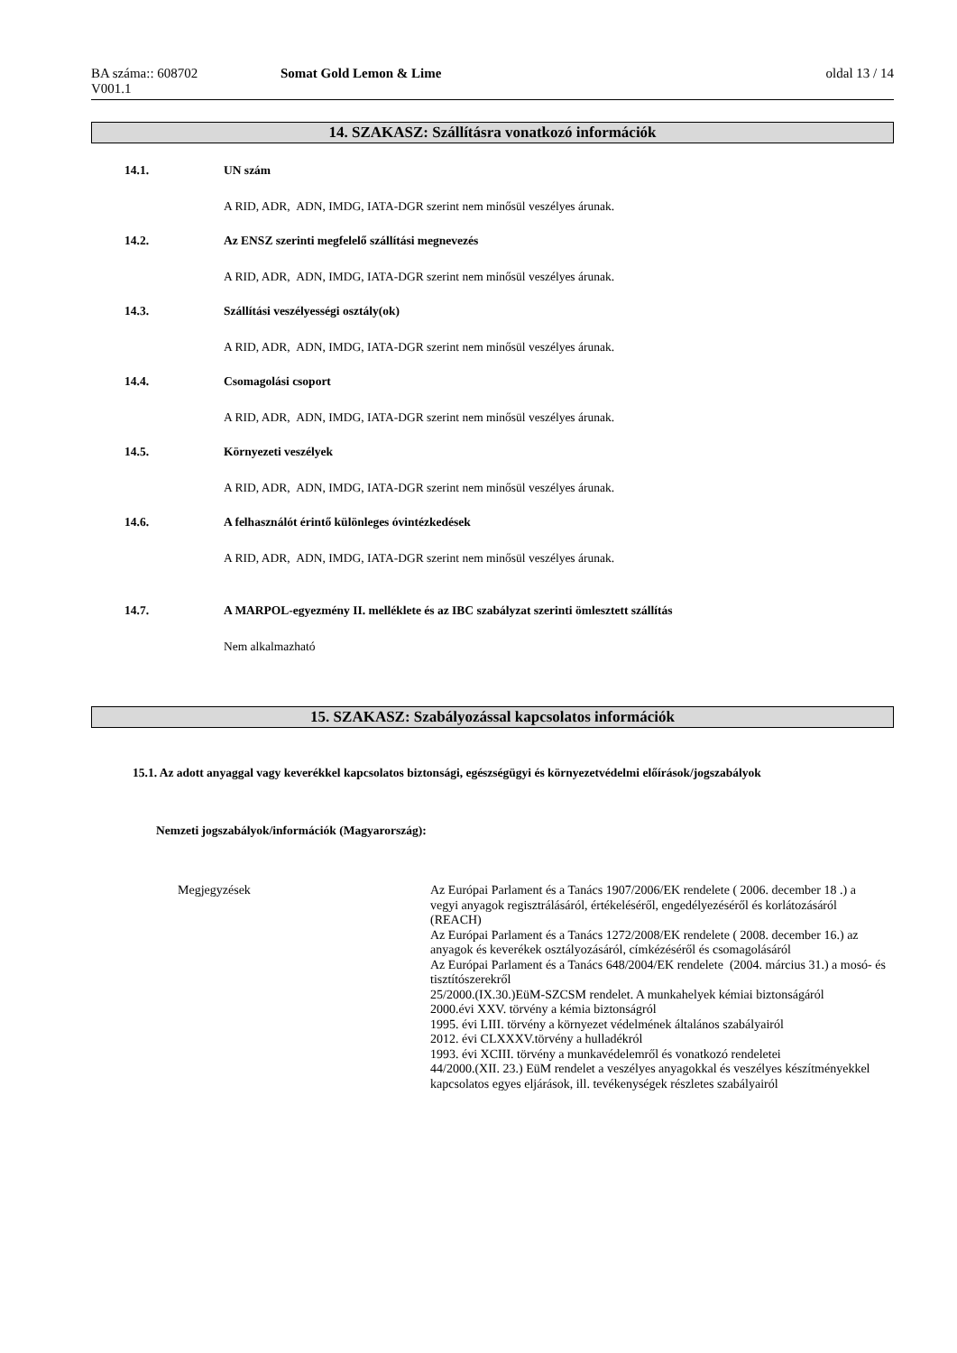BA száma:: 608702 Somat Gold Lemon & Lime oldal 13 / 14
V001.1
14. SZAKASZ: Szállításra vonatkozó információk
14.1. UN szám
A RID, ADR, ADN, IMDG, IATA-DGR szerint nem minősül veszélyes árunak.
14.2. Az ENSZ szerinti megfelelő szállítási megnevezés
A RID, ADR, ADN, IMDG, IATA-DGR szerint nem minősül veszélyes árunak.
14.3. Szállítási veszélyességi osztály(ok)
A RID, ADR, ADN, IMDG, IATA-DGR szerint nem minősül veszélyes árunak.
14.4. Csomagolási csoport
A RID, ADR, ADN, IMDG, IATA-DGR szerint nem minősül veszélyes árunak.
14.5. Környezeti veszélyek
A RID, ADR, ADN, IMDG, IATA-DGR szerint nem minősül veszélyes árunak.
14.6. A felhasználót érintő különleges óvintézkedések
A RID, ADR, ADN, IMDG, IATA-DGR szerint nem minősül veszélyes árunak.
14.7. A MARPOL-egyezmény II. melléklete és az IBC szabályzat szerinti ömlesztett szállítás
Nem alkalmazható
15. SZAKASZ: Szabályozással kapcsolatos információk
15.1. Az adott anyaggal vagy keverékkel kapcsolatos biztonsági, egészségügyi és környezetvédelmi előírások/jogszabályok
Nemzeti jogszabályok/információk (Magyarország):
Megjegyzések
Az Európai Parlament és a Tanács 1907/2006/EK rendelete ( 2006. december 18 .) a vegyi anyagok regisztrálásáról, értékeléséről, engedélyezéséről és korlátozásáról (REACH)
Az Európai Parlament és a Tanács 1272/2008/EK rendelete ( 2008. december 16.) az anyagok és keverékek osztályozásáról, címkézéséről és csomagolásáról
Az Európai Parlament és a Tanács 648/2004/EK rendelete (2004. március 31.) a mosó- és tisztítószerekről
25/2000.(IX.30.)EüM-SZCSM rendelet. A munkahelyek kémiai biztonságáról
2000.évi XXV. törvény a kémia biztonságról
1995. évi LIII. törvény a környezet védelmének általános szabályairól
2012. évi CLXXXV.törvény a hulladékról
1993. évi XCIII. törvény a munkavédelemről és vonatkozó rendeletei
44/2000.(XII. 23.) EüM rendelet a veszélyes anyagokkal és veszélyes készítményekkel kapcsolatos egyes eljárások, ill. tevékenységek részletes szabályairól